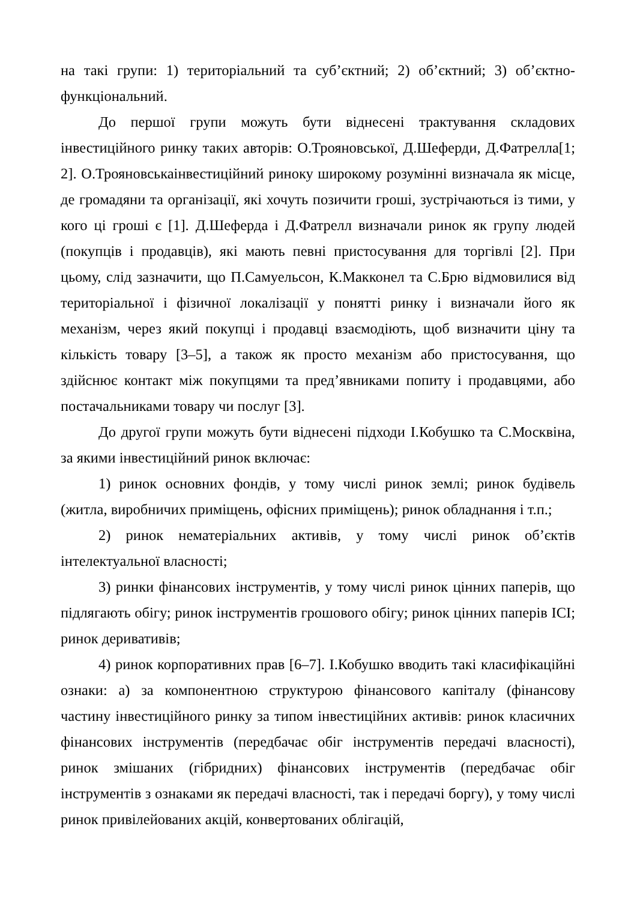на такі групи: 1) територіальний та суб’єктний; 2) об’єктний; 3) об’єктно-функціональний.
До першої групи можуть бути віднесені трактування складових інвестиційного ринку таких авторів: О.Трояновської, Д.Шеферди, Д.Фатрелла[1; 2]. О.Трояновськаінвестиційний риноку широкому розумінні визначала як місце, де громадяни та організації, які хочуть позичити гроші, зустрічаються із тими, у кого ці гроші є [1]. Д.Шеферда і Д.Фатрелл визначали ринок як групу людей (покупців і продавців), які мають певні пристосування для торгівлі [2]. При цьому, слід зазначити, що П.Самуельсон, К.Макконел та С.Брю відмовилися від територіальної і фізичної локалізації у понятті ринку і визначали його як механізм, через який покупці і продавці взаємодіють, щоб визначити ціну та кількість товару [3–5], а також як просто механізм або пристосування, що здійснює контакт між покупцями та пред’явниками попиту і продавцями, або постачальниками товару чи послуг [3].
До другої групи можуть бути віднесені підходи І.Кобушко та С.Москвіна, за якими інвестиційний ринок включає:
1) ринок основних фондів, у тому числі ринок землі; ринок будівель (житла, виробничих приміщень, офісних приміщень); ринок обладнання і т.п.;
2) ринок нематеріальних активів, у тому числі ринок об’єктів інтелектуальної власності;
3) ринки фінансових інструментів, у тому числі ринок цінних паперів, що підлягають обігу; ринок інструментів грошового обігу; ринок цінних паперів ІСІ; ринок деривативів;
4) ринок корпоративних прав [6–7]. І.Кобушко вводить такі класифікаційні ознаки: а) за компонентною структурою фінансового капіталу (фінансову частину інвестиційного ринку за типом інвестиційних активів: ринок класичних фінансових інструментів (передбачає обіг інструментів передачі власності), ринок змішаних (гібридних) фінансових інструментів (передбачає обіг інструментів з ознаками як передачі власності, так і передачі боргу), у тому числі ринок привілейованих акцій, конвертованих облігацій,